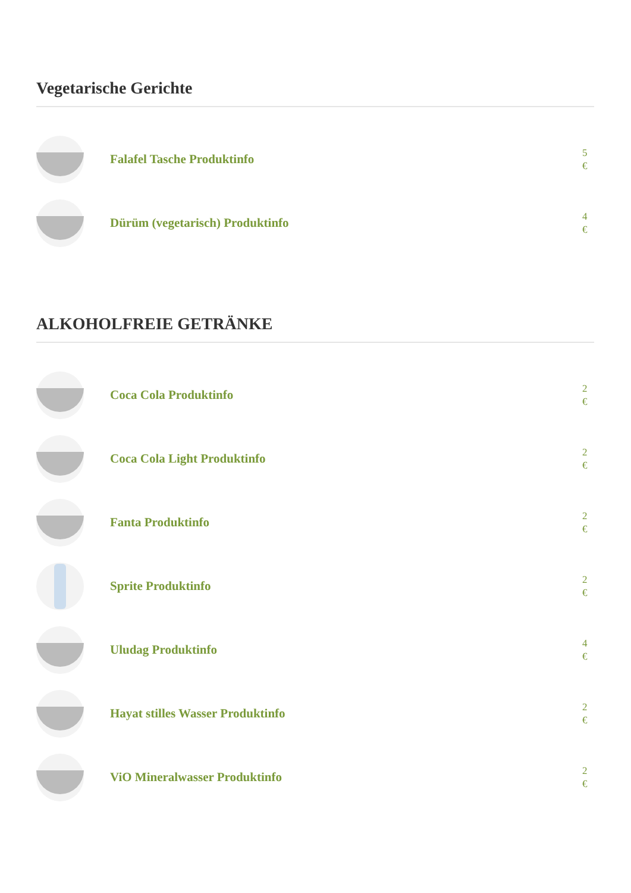Vegetarische Gerichte
Falafel Tasche Produktinfo
5
€
Dürüm (vegetarisch) Produktinfo
4
€
ALKOHOLFREIE GETRÄNKE
Coca Cola Produktinfo
2
€
Coca Cola Light Produktinfo
2
€
Fanta Produktinfo
2
€
Sprite Produktinfo
2
€
Uludag Produktinfo
4
€
Hayat stilles Wasser Produktinfo
2
€
ViO Mineralwasser Produktinfo
2
€